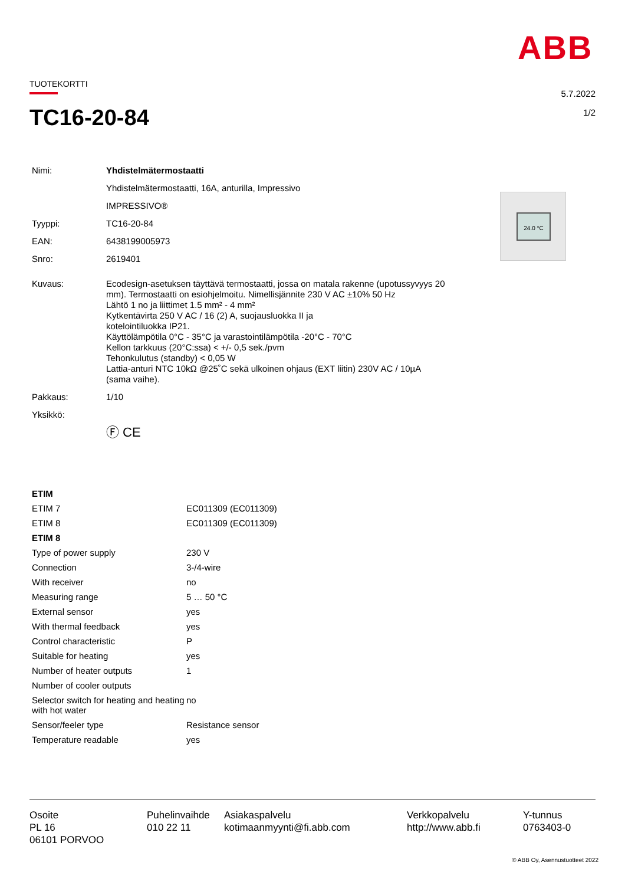ABB
TUOTEKORTTI
5.7.2022
1/2
TC16-20-84
| Nimi: | Yhdistelmätermostaatti |
| | Yhdistelmätermostaatti, 16A, anturilla, Impressivo |
| | IMPRESSIVO® |
| Tyyppi: | TC16-20-84 |
| EAN: | 6438199005973 |
| Snro: | 2619401 |
| Kuvaus: | Ecodesign-asetuksen täyttävä termostaatti, jossa on matala rakenne (upotussyvyys 20 mm). Termostaatti on esiohjelmoitu. Nimellisjännite 230 V AC ±10% 50 Hz Lähtö 1 no ja liittimet 1.5 mm² - 4 mm² Kytkentävirta 250 V AC / 16 (2) A, suojausluokka II ja kotelointiluokka IP21. Käyttölämpötila 0°C - 35°C ja varastointilämpötila -20°C - 70°C Kellon tarkkuus (20°C:ssa) < +/- 0,5 sek./pvm Tehonkulutus (standby) < 0,05 W Lattia-anturi NTC 10kΩ @25˚C sekä ulkoinen ohjaus (EXT liitin) 230V AC / 10µA (sama vaihe). |
| Pakkaus: | 1/10 |
| Yksikkö: | |
| | Ⓕ CE |
24.0 °C
| ETIM | |
| ETIM 7 | EC011309 (EC011309) |
| ETIM 8 | EC011309 (EC011309) |
| ETIM 8 | |
| Type of power supply | 230 V |
| Connection | 3-/4-wire |
| With receiver | no |
| Measuring range | 5 … 50 °C |
| External sensor | yes |
| With thermal feedback | yes |
| Control characteristic | P |
| Suitable for heating | yes |
| Number of heater outputs | 1 |
| Number of cooler outputs | |
| Selector switch for heating and heating with hot water | no |
| Sensor/feeler type | Resistance sensor |
| Temperature readable | yes |
Osoite
PL 16
06101 PORVOO
Puhelinvaihde
010 22 11
Asiakaspalvelu
kotimaanmyynti@fi.abb.com
Verkkopalvelu
http://www.abb.fi
Y-tunnus
0763403-0
© ABB Oy, Asennustuotteet 2022